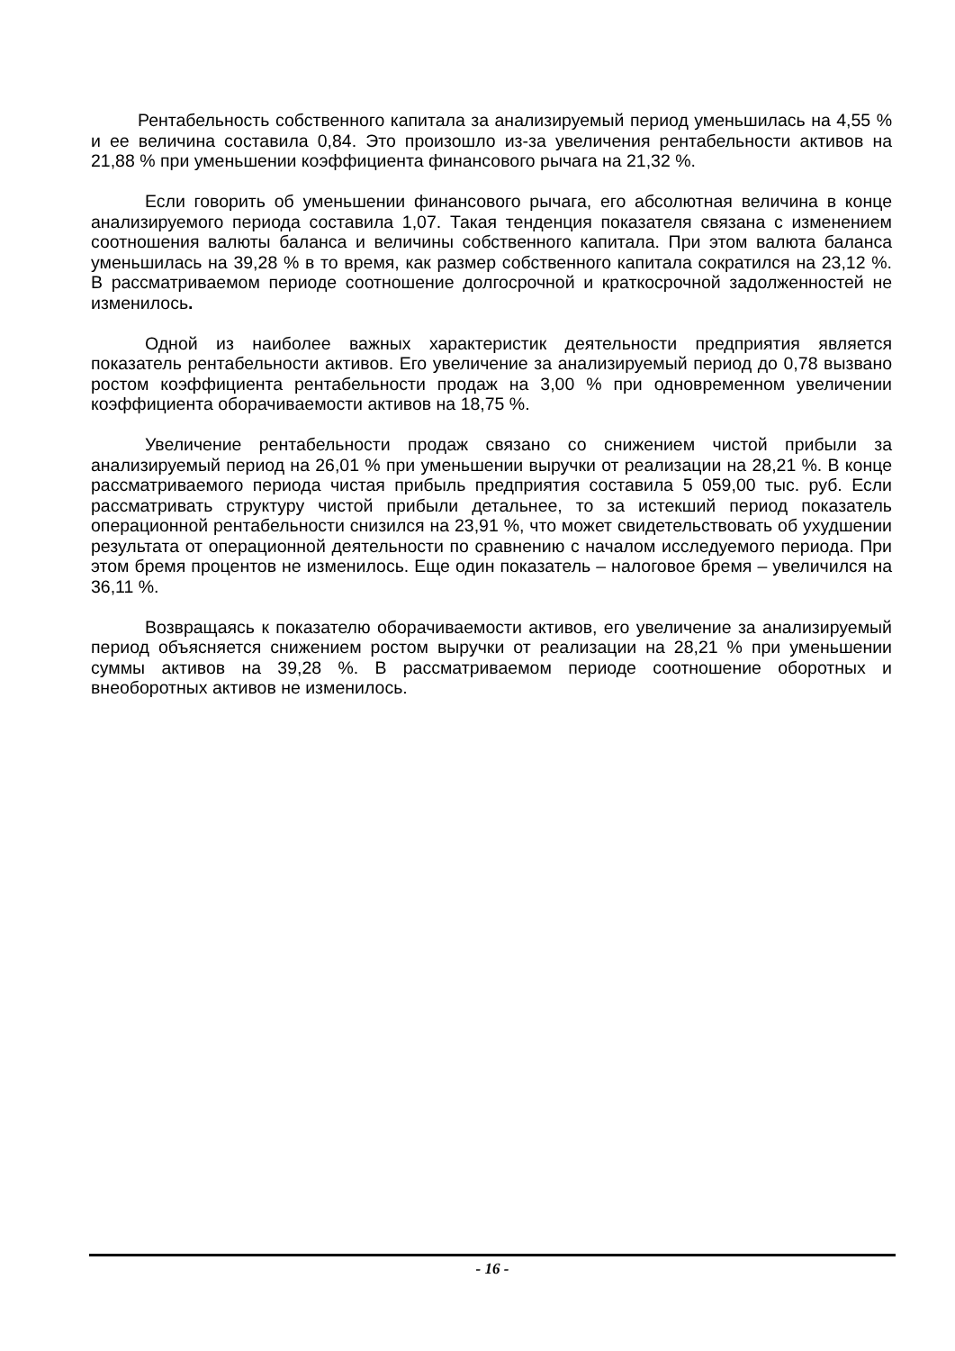Рентабельность собственного капитала за анализируемый период уменьшилась на 4,55 % и ее величина составила 0,84. Это произошло из-за увеличения рентабельности активов на 21,88 % при уменьшении коэффициента финансового рычага на 21,32 %.
Если говорить об уменьшении финансового рычага, его абсолютная величина в конце анализируемого периода составила 1,07. Такая тенденция показателя связана с изменением соотношения валюты баланса и величины собственного капитала. При этом валюта баланса уменьшилась на 39,28 % в то время, как размер собственного капитала сократился на 23,12 %. В рассматриваемом периоде соотношение долгосрочной и краткосрочной задолженностей не изменилось.
Одной из наиболее важных характеристик деятельности предприятия является показатель рентабельности активов. Его увеличение за анализируемый период до 0,78 вызвано ростом коэффициента рентабельности продаж на 3,00 % при одновременном увеличении коэффициента оборачиваемости активов на 18,75 %.
Увеличение рентабельности продаж связано со снижением чистой прибыли за анализируемый период на 26,01 % при уменьшении выручки от реализации на 28,21 %. В конце рассматриваемого периода чистая прибыль предприятия составила 5 059,00 тыс. руб. Если рассматривать структуру чистой прибыли детальнее, то за истекший период показатель операционной рентабельности снизился на 23,91 %, что может свидетельствовать об ухудшении результата от операционной деятельности по сравнению с началом исследуемого периода. При этом бремя процентов не изменилось. Еще один показатель – налоговое бремя – увеличился на 36,11 %.
Возвращаясь к показателю оборачиваемости активов, его увеличение за анализируемый период объясняется снижением ростом выручки от реализации на 28,21 % при уменьшении суммы активов на 39,28 %. В рассматриваемом периоде соотношение оборотных и внеоборотных активов не изменилось.
- 16 -